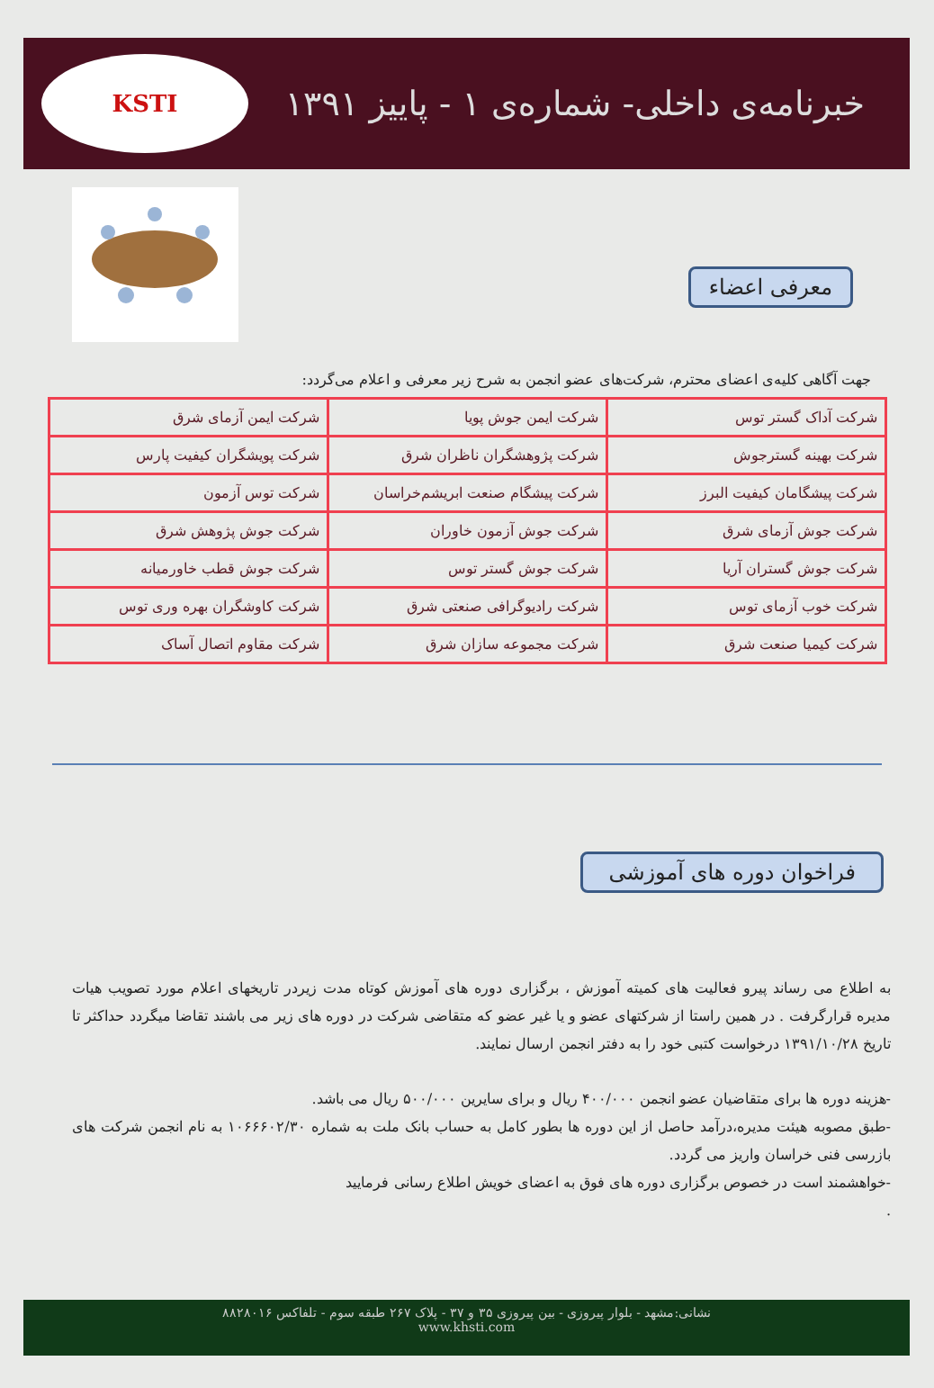خبرنامه‌ی داخلی- شماره‌ی ۱ - پاییز ۱۳۹۱
KSTI
معرفی اعضاء
جهت آگاهی کلیه‌ی اعضای محترم، شرکت‌های عضو انجمن به شرح زیر معرفی و اعلام می‌گردد:
| شرکت آداک گستر توس | شرکت ایمن جوش پویا | شرکت ایمن آزمای شرق |
| شرکت بهینه گسترجوش | شرکت پژوهشگران ناظران شرق | شرکت پویشگران کیفیت پارس |
| شرکت پیشگامان کیفیت البرز | شرکت پیشگام صنعت ابریشم‌خراسان | شرکت توس آزمون |
| شرکت جوش آزمای شرق | شرکت جوش آزمون خاوران | شرکت جوش پژوهش شرق |
| شرکت جوش گستران آریا | شرکت جوش گستر توس | شرکت جوش قطب خاورمیانه |
| شرکت خوب آزمای توس | شرکت رادیوگرافی صنعتی شرق | شرکت کاوشگران بهره وری توس |
| شرکت کیمیا صنعت شرق | شرکت مجموعه سازان شرق | شرکت مقاوم اتصال آساک |
فراخوان دوره های آموزشی
به اطلاع می رساند پیرو فعالیت های کمیته آموزش ، برگزاری دوره های آموزش کوتاه مدت زیردر تاریخهای اعلام مورد تصویب هیات مدیره قرارگرفت . در همین راستا از شرکتهای عضو و یا غیر عضو که متقاضی شرکت در دوره های زیر می باشند تقاضا میگردد حداکثر تا تاریخ ۱۳۹۱/۱۰/۲۸ درخواست کتبی خود را به دفتر انجمن ارسال نمایند.
-هزینه دوره ها برای متقاضیان عضو انجمن ۴۰۰/۰۰۰ ریال و برای سایرین ۵۰۰/۰۰۰ ریال می باشد.
-طبق مصوبه هیئت مدیره،درآمد حاصل از این دوره ها بطور کامل به حساب بانک ملت به شماره ۱۰۶۶۶۰۲/۳۰ به نام انجمن شرکت های بازرسی فنی خراسان واریز می گردد.
-خواهشمند است در خصوص برگزاری دوره های فوق به اعضای خویش اطلاع رسانی فرمایید
.
نشانی:مشهد - بلوار پیروزی - بین پیروزی ۳۵ و ۳۷ - پلاک ۲۶۷ طبقه سوم - تلفاکس ۸۸۲۸۰۱۶
www.khsti.com